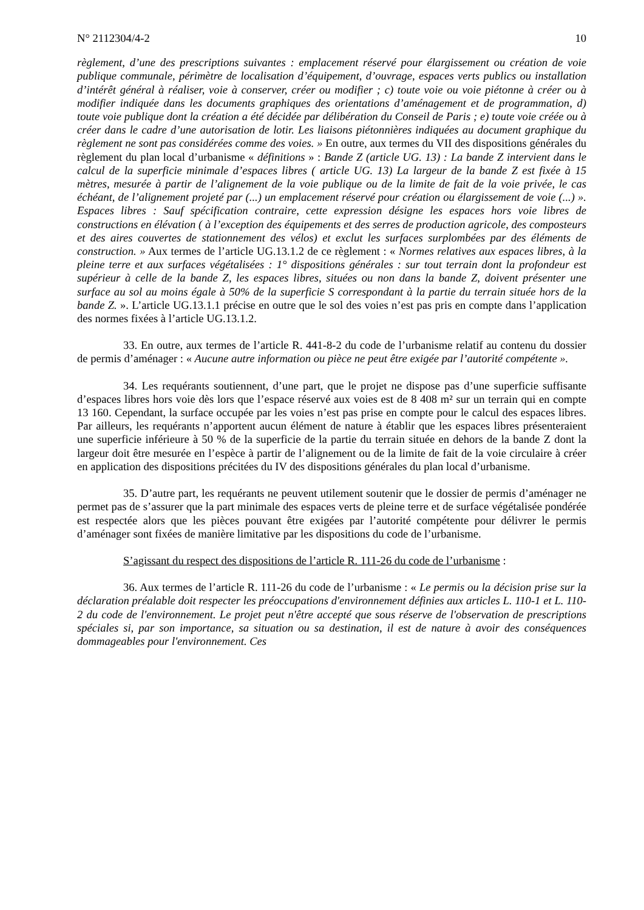N° 2112304/4-2 10
règlement, d’une des prescriptions suivantes : emplacement réservé pour élargissement ou création de voie publique communale, périmètre de localisation d’équipement, d’ouvrage, espaces verts publics ou installation d’intérêt général à réaliser, voie à conserver, créer ou modifier ; c) toute voie ou voie piétonne à créer ou à modifier indiquée dans les documents graphiques des orientations d’aménagement et de programmation, d) toute voie publique dont la création a été décidée par délibération du Conseil de Paris ; e) toute voie créée ou à créer dans le cadre d’une autorisation de lotir. Les liaisons piétonnières indiquées au document graphique du règlement ne sont pas considérées comme des voies. » En outre, aux termes du VII des dispositions générales du règlement du plan local d’urbanisme « définitions » : Bande Z (article UG. 13) : La bande Z intervient dans le calcul de la superficie minimale d’espaces libres ( article UG. 13) La largeur de la bande Z est fixée à 15 mètres, mesurée à partir de l’alignement de la voie publique ou de la limite de fait de la voie privée, le cas échéant, de l’alignement projeté par (...) un emplacement réservé pour création ou élargissement de voie (...) ». Espaces libres : Sauf spécification contraire, cette expression désigne les espaces hors voie libres de constructions en élévation ( à l’exception des équipements et des serres de production agricole, des composteurs et des aires couvertes de stationnement des vélos) et exclut les surfaces surplombées par des éléments de construction. » Aux termes de l’article UG.13.1.2 de ce règlement : « Normes relatives aux espaces libres, à la pleine terre et aux surfaces végétalisées : 1° dispositions générales : sur tout terrain dont la profondeur est supérieur à celle de la bande Z, les espaces libres, situées ou non dans la bande Z, doivent présenter une surface au sol au moins égale à 50% de la superficie S correspondant à la partie du terrain située hors de la bande Z. ». L’article UG.13.1.1 précise en outre que le sol des voies n’est pas pris en compte dans l’application des normes fixées à l’article UG.13.1.2.
33. En outre, aux termes de l’article R. 441-8-2 du code de l’urbanisme relatif au contenu du dossier de permis d’aménager : « Aucune autre information ou pièce ne peut être exigée par l’autorité compétente ».
34. Les requérants soutiennent, d’une part, que le projet ne dispose pas d’une superficie suffisante d’espaces libres hors voie dès lors que l’espace réservé aux voies est de 8 408 m² sur un terrain qui en compte 13 160. Cependant, la surface occupée par les voies n’est pas prise en compte pour le calcul des espaces libres. Par ailleurs, les requérants n’apportent aucun élément de nature à établir que les espaces libres présenteraient une superficie inférieure à 50 % de la superficie de la partie du terrain située en dehors de la bande Z dont la largeur doit être mesurée en l’espèce à partir de l’alignement ou de la limite de fait de la voie circulaire à créer en application des dispositions précitées du IV des dispositions générales du plan local d’urbanisme.
35. D’autre part, les requérants ne peuvent utilement soutenir que le dossier de permis d’aménager ne permet pas de s’assurer que la part minimale des espaces verts de pleine terre et de surface végétalisée pondérée est respectée alors que les pièces pouvant être exigées par l’autorité compétente pour délivrer le permis d’aménager sont fixées de manière limitative par les dispositions du code de l’urbanisme.
S’agissant du respect des dispositions de l’article R. 111-26 du code de l’urbanisme :
36. Aux termes de l’article R. 111-26 du code de l’urbanisme : « Le permis ou la décision prise sur la déclaration préalable doit respecter les préoccupations d'environnement définies aux articles L. 110-1 et L. 110-2 du code de l'environnement. Le projet peut n'être accepté que sous réserve de l'observation de prescriptions spéciales si, par son importance, sa situation ou sa destination, il est de nature à avoir des conséquences dommageables pour l'environnement. Ces